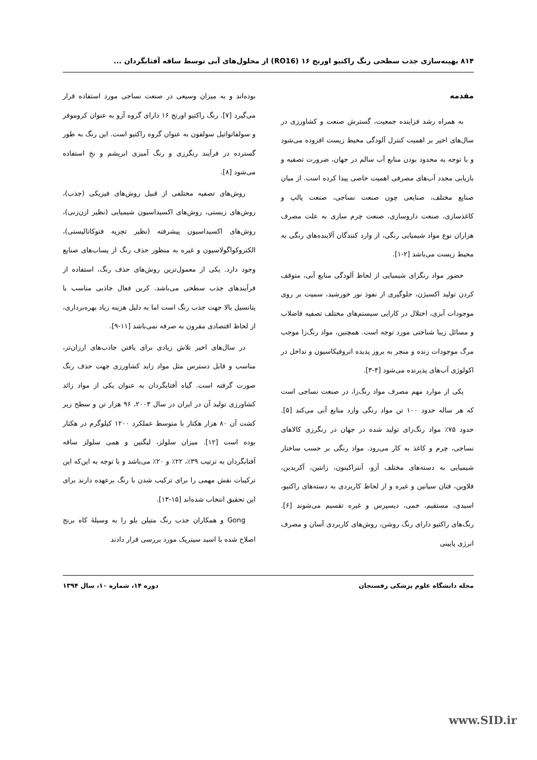۸۱۴ بهینه‌سازی جذب سطحی رنگ راکتیو اورنج ۱۶ (RO16) از محلول‌های آبی توسط ساقه آفتابگردان ...
مقدمه
به همراه رشد فزاینده جمعیت، گسترش صنعت و کشاورزی در سال‌های اخیر بر اهمیت کنترل آلودگی محیط زیست افزوده می‌شود و با توجه به محدود بودن منابع آب سالم در جهان، ضرورت تصفیه و بازیابی مجدد آب‌های مصرفی اهمیت خاصی پیدا کرده است. از میان صنایع مختلف، صنایعی چون صنعت نساجی، صنعت پالپ و کاغذسازی، صنعت داروسازی، صنعت چرم سازی به علت مصرف هزاران نوع مواد شیمیایی رنگی، از وارد کنندگان آلاینده‌های رنگی به محیط زیست می‌باشد [۲-۱].
حضور مواد رنگزای شیمیایی از لحاظ آلودگی منابع آبی، متوقف کردن تولید اکسیژن، جلوگیری از نفوذ نور خورشید، سمیت بر روی موجودات آبزی، اختلال در کارایی سیستم‌های مختلف تصفیه فاضلاب و مسائل زیبا شناختی مورد توجه است. همچنین، مواد رنگ‌زا موجب مرگ موجودات زنده و منجر به بروز پدیده اتروفیکاسیون و تداخل در اکولوژی آب‌های پذیرنده می‌شود [۴-۳].
یکی از موارد مهم مصرف مواد رنگ‌زا، در صنعت نساجی است که هر ساله حدود ۱۰۰ تن مواد رنگی وارد منابع آبی می‌کند [۵]. حدود ۷۵٪ مواد رنگ‌زای تولید شده در جهان در رنگرزی کالاهای نساجی، چرم و کاغذ به کار می‌رود. مواد رنگی بر حسب ساختار شیمیایی به دسته‌های مختلف آزو، آنتراکینون، زانتین، آکریدین، فلاوین، فتان سیانین و غیره و از لحاظ کاربردی به دسته‌های راکتیو، اسیدی، مستقیم، خمی، دیسپرس و غیره تقسیم می‌شوند [۶]. رنگ‌های راکتیو دارای رنگ روشن، روش‌های کاربردی آسان و مصرف انرژی پایینی
بوده‌اند و به میزان وسیعی در صنعت نساجی مورد استفاده قرار می‌گیرد [۷]. رنگ راکتیو اورنج ۱۶ دارای گروه آزو به عنوان کروموفر و سولفاتواتیل سولفون به عنوان گروه راکتیو است. این رنگ به طور گسترده در فرآیند رنگرزی و رنگ آمیزی ابریشم و نخ استفاده می‌شود [۸].
روش‌های تصفیه مختلفی از قبیل روش‌های فیزیکی (جذب)، روش‌های زیستی، روش‌های اکسیداسیون شیمیایی (نظیر ازن‌زنی)، روش‌های اکسیداسیون پیشرفته (نظیر تجزیه فتوکاتالیستی)، الکتروکواگولاسیون و غیره به منظور حذف رنگ از پساب‌های صنایع وجود دارد. یکی از معمول‌ترین روش‌های حذف رنگ، استفاده از فرآیندهای جذب سطحی می‌باشد. کربن فعال جاذبی مناسب با پتانسیل بالا جهت جذب رنگ است اما به دلیل هزینه زیاد بهره‌برداری، از لحاظ اقتصادی مقرون به صرفه نمی‌باشد [۱۱-۹].
در سال‌های اخیر تلاش زیادی برای یافتن جاذب‌های ارزان‌تر، مناسب و قابل دسترس مثل مواد زاید کشاورزی جهت حذف رنگ صورت گرفته است. گیاه آفتابگردان به عنوان یکی از مواد زائد کشاورزی تولید آن در ایران در سال ۲۰۰۳، ۹۶ هزار تن و سطح زیر کشت آن ۸۰ هزار هکتار با متوسط عملکرد ۱۲۰۰ کیلوگرم در هکتار بوده است [۱۲]. میزان سلولز، لیگنین و همی سلولز ساقه آفتابگردان به ترتیب ۳۹٪، ۲۲٪ و ۲۰٪ می‌باشد و با توجه به این‌که این ترکیبات نقش مهمی را برای ترکیب شدن با رنگ برعهده دارند برای این تحقیق انتخاب شده‌اند [۱۵-۱۳].
Gong و همکاران جذب رنگ متیلن بلو را به وسیلهٔ کاه برنج اصلاح شده با اسید سیتریک مورد بررسی قرار دادند
مجله دانشگاه علوم پزشکی رفسنجان دوره ۱۴، شماره ۱۰، سال ۱۳۹۴
www.SID.ir